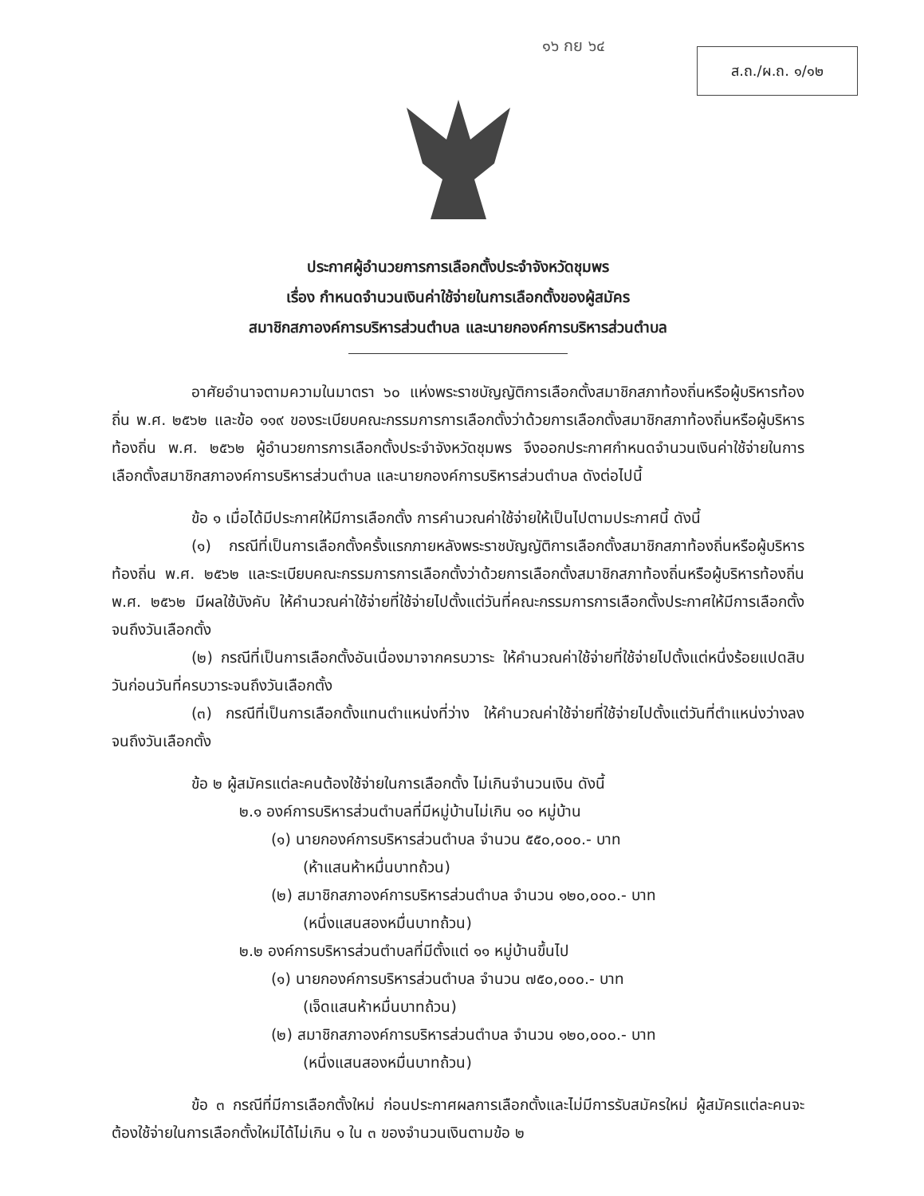๑๖ กย ๖๔
ส.ถ./ผ.ถ. ๑/๑๒
ประกาศผู้อำนวยการการเลือกตั้งประจำจังหวัดชุมพร
เรื่อง กำหนดจำนวนเงินค่าใช้จ่ายในการเลือกตั้งของผู้สมัคร
สมาชิกสภาองค์การบริหารส่วนตำบล และนายกองค์การบริหารส่วนตำบล
อาศัยอำนาจตามความในมาตรา ๖๐ แห่งพระราชบัญญัติการเลือกตั้งสมาชิกสภาท้องถิ่นหรือผู้บริหารท้องถิ่น พ.ศ. ๒๕๖๒ และข้อ ๑๑๙ ของระเบียบคณะกรรมการการเลือกตั้งว่าด้วยการเลือกตั้งสมาชิกสภาท้องถิ่นหรือผู้บริหารท้องถิ่น พ.ศ. ๒๕๖๒ ผู้อำนวยการการเลือกตั้งประจำจังหวัดชุมพร จึงออกประกาศกำหนดจำนวนเงินค่าใช้จ่ายในการเลือกตั้งสมาชิกสภาองค์การบริหารส่วนตำบล และนายกองค์การบริหารส่วนตำบล ดังต่อไปนี้
ข้อ ๑ เมื่อได้มีประกาศให้มีการเลือกตั้ง การคำนวณค่าใช้จ่ายให้เป็นไปตามประกาศนี้ ดังนี้
(๑) กรณีที่เป็นการเลือกตั้งครั้งแรกภายหลังพระราชบัญญัติการเลือกตั้งสมาชิกสภาท้องถิ่นหรือผู้บริหารท้องถิ่น พ.ศ. ๒๕๖๒ และระเบียบคณะกรรมการการเลือกตั้งว่าด้วยการเลือกตั้งสมาชิกสภาท้องถิ่นหรือผู้บริหารท้องถิ่น พ.ศ. ๒๕๖๒ มีผลใช้บังคับ ให้คำนวณค่าใช้จ่ายที่ใช้จ่ายไปตั้งแต่วันที่คณะกรรมการการเลือกตั้งประกาศให้มีการเลือกตั้งจนถึงวันเลือกตั้ง
(๒) กรณีที่เป็นการเลือกตั้งอันเนื่องมาจากครบวาระ ให้คำนวณค่าใช้จ่ายที่ใช้จ่ายไปตั้งแต่หนึ่งร้อยแปดสิบวันก่อนวันที่ครบวาระจนถึงวันเลือกตั้ง
(๓) กรณีที่เป็นการเลือกตั้งแทนตำแหน่งที่ว่าง ให้คำนวณค่าใช้จ่ายที่ใช้จ่ายไปตั้งแต่วันที่ตำแหน่งว่างลงจนถึงวันเลือกตั้ง
ข้อ ๒ ผู้สมัครแต่ละคนต้องใช้จ่ายในการเลือกตั้ง ไม่เกินจำนวนเงิน ดังนี้
๒.๑ องค์การบริหารส่วนตำบลที่มีหมู่บ้านไม่เกิน ๑๐ หมู่บ้าน
(๑) นายกองค์การบริหารส่วนตำบล จำนวน ๕๕๐,๐๐๐.- บาท
(ห้าแสนห้าหมื่นบาทถ้วน)
(๒) สมาชิกสภาองค์การบริหารส่วนตำบล จำนวน ๑๒๐,๐๐๐.- บาท
(หนึ่งแสนสองหมื่นบาทถ้วน)
๒.๒ องค์การบริหารส่วนตำบลที่มีตั้งแต่ ๑๑ หมู่บ้านขึ้นไป
(๑) นายกองค์การบริหารส่วนตำบล จำนวน ๗๕๐,๐๐๐.- บาท
(เจ็ดแสนห้าหมื่นบาทถ้วน)
(๒) สมาชิกสภาองค์การบริหารส่วนตำบล จำนวน ๑๒๐,๐๐๐.- บาท
(หนึ่งแสนสองหมื่นบาทถ้วน)
ข้อ ๓ กรณีที่มีการเลือกตั้งใหม่ ก่อนประกาศผลการเลือกตั้งและไม่มีการรับสมัครใหม่ ผู้สมัครแต่ละคนจะต้องใช้จ่ายในการเลือกตั้งใหม่ได้ไม่เกิน ๑ ใน ๓ ของจำนวนเงินตามข้อ ๒